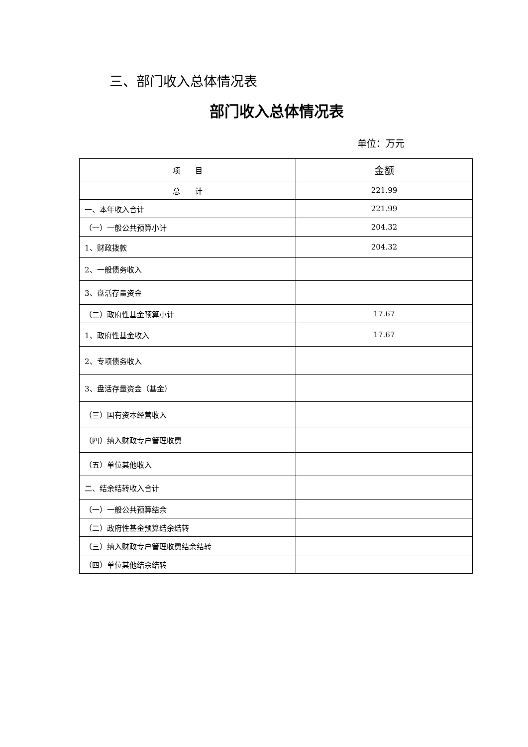三、部门收入总体情况表
部门收入总体情况表
单位：万元
| 项 目 | 金额 |
| --- | --- |
| 总 计 | 221.99 |
| 一、本年收入合计 | 221.99 |
| （一）一般公共预算小计 | 204.32 |
| 1、财政拨款 | 204.32 |
| 2、一般债务收入 | |
| 3、盘活存量资金 | |
| （二）政府性基金预算小计 | 17.67 |
| 1、政府性基金收入 | 17.67 |
| 2、专项债务收入 | |
| 3、盘活存量资金（基金） | |
| （三）国有资本经营收入 | |
| （四）纳入财政专户管理收费 | |
| （五）单位其他收入 | |
| 二、结余结转收入合计 | |
| （一）一般公共预算结余 | |
| （二）政府性基金预算结余结转 | |
| （三）纳入财政专户管理收费结余结转 | |
| （四）单位其他结余结转 | |